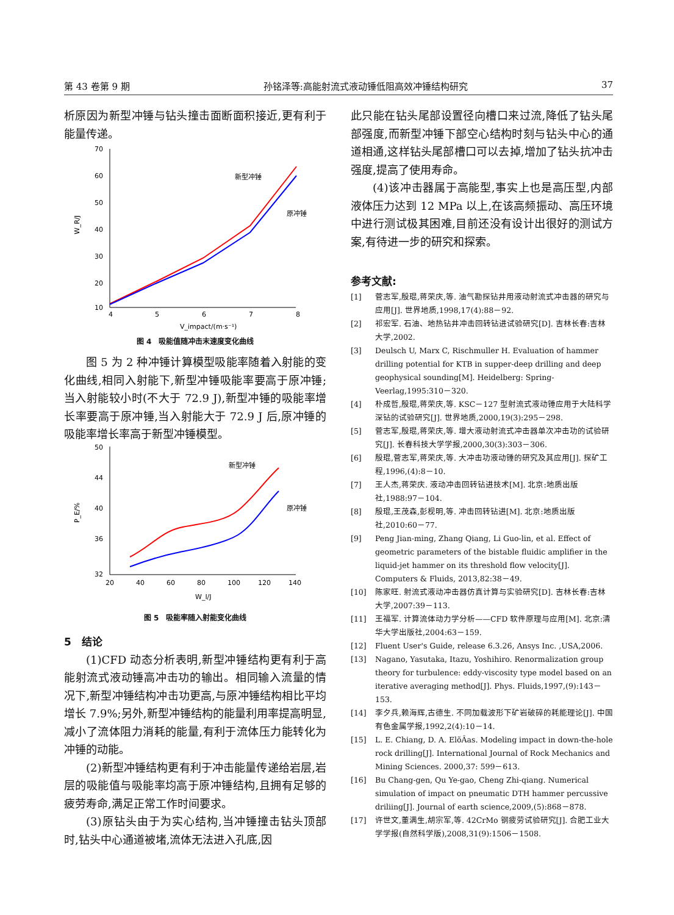第 43 卷第 9 期 孙铭泽等:高能射流式液动锤低阻高效冲锤结构研究 37
析原因为新型冲锤与钻头撞击面断面积接近,更有利于能量传递。
70
60
50
40
30
20
10
4
5
6
7
8
V_impact/(m·s⁻¹)
W_R/J
新型冲锤
原冲锤
图 4　吸能值随冲击末速度变化曲线
图 5 为 2 种冲锤计算模型吸能率随着入射能的变化曲线,相同入射能下,新型冲锤吸能率要高于原冲锤;当入射能较小时(不大于 72.9 J),新型冲锤的吸能率增长率要高于原冲锤,当入射能大于 72.9 J 后,原冲锤的吸能率增长率高于新型冲锤模型。
50
44
40
36
32
20
40
60
80
100
120
140
W_I/J
P_E/%
新型冲锤
原冲锤
图 5　吸能率随入射能变化曲线
5　结论
(1)CFD 动态分析表明,新型冲锤结构更有利于高能射流式液动锤高冲击功的输出。相同输入流量的情况下,新型冲锤结构冲击功更高,与原冲锤结构相比平均增长 7.9%;另外,新型冲锤结构的能量利用率提高明显,减小了流体阻力消耗的能量,有利于流体压力能转化为冲锤的动能。
(2)新型冲锤结构更有利于冲击能量传递给岩层,岩层的吸能值与吸能率均高于原冲锤结构,且拥有足够的疲劳寿命,满足正常工作时间要求。
(3)原钻头由于为实心结构,当冲锤撞击钻头顶部时,钻头中心通道被堵,流体无法进入孔底,因
此只能在钻头尾部设置径向槽口来过流,降低了钻头尾部强度,而新型冲锤下部空心结构时刻与钻头中心的通道相通,这样钻头尾部槽口可以去掉,增加了钻头抗冲击强度,提高了使用寿命。
(4)该冲击器属于高能型,事实上也是高压型,内部液体压力达到 12 MPa 以上,在该高频振动、高压环境中进行测试极其困难,目前还没有设计出很好的测试方案,有待进一步的研究和探索。
参考文献:
[1] 菅志军,殷琨,蒋荣庆,等. 油气勘探钻井用液动射流式冲击器的研究与应用[J]. 世界地质,1998,17(4):88－92.
[2] 祁宏军. 石油、地热钻井冲击回转钻进试验研究[D]. 吉林长春:吉林大学,2002.
[3] Deulsch U, Marx C, Rischmuller H. Evaluation of hammer drilling potential for KTB in supper-deep drilling and deep geophysical sounding[M]. Heidelberg: Spring-Veerlag,1995:310－320.
[4] 朴成哲,殷琨,蒋荣庆,等. KSC－127 型射流式液动锤应用于大陆科学深钻的试验研究[J]. 世界地质,2000,19(3):295－298.
[5] 菅志军,殷琨,蒋荣庆,等. 增大液动射流式冲击器单次冲击功的试验研究[J]. 长春科技大学学报,2000,30(3):303－306.
[6] 殷琨,菅志军,蒋荣庆,等. 大冲击功液动锤的研究及其应用[J]. 探矿工程,1996,(4):8－10.
[7] 王人杰,蒋荣庆. 液动冲击回转钻进技术[M]. 北京:地质出版社,1988:97－104.
[8] 殷琨,王茂森,彭枧明,等. 冲击回转钻进[M]. 北京:地质出版社,2010:60－77.
[9] Peng Jian-ming, Zhang Qiang, Li Guo-lin, et al. Effect of geometric parameters of the bistable fluidic amplifier in the liquid-jet hammer on its threshold flow velocity[J]. Computers & Fluids, 2013,82:38－49.
[10] 陈家旺. 射流式液动冲击器仿真计算与实验研究[D]. 吉林长春:吉林大学,2007:39－113.
[11] 王福军. 计算流体动力学分析——CFD 软件原理与应用[M]. 北京:清华大学出版社,2004:63－159.
[12] Fluent User's Guide, release 6.3.26, Ansys Inc. ,USA,2006.
[13] Nagano, Yasutaka, Itazu, Yoshihiro. Renormalization group theory for turbulence: eddy-viscosity type model based on an iterative averaging method[J]. Phys. Fluids,1997,(9):143－153.
[14] 李夕兵,赖海辉,古德生. 不同加载波形下矿岩破碎的耗能理论[J]. 中国有色金属学报,1992,2(4):10－14.
[15] L. E. Chiang, D. A. ElõÂas. Modeling impact in down-the-hole rock drilling[J]. International Journal of Rock Mechanics and Mining Sciences. 2000,37: 599－613.
[16] Bu Chang-gen, Qu Ye-gao, Cheng Zhi-qiang. Numerical simulation of impact on pneumatic DTH hammer percussive driliing[J]. Journal of earth science,2009,(5):868－878.
[17] 许世文,董满生,胡宗军,等. 42CrMo 钢疲劳试验研究[J]. 合肥工业大学学报(自然科学版),2008,31(9):1506－1508.